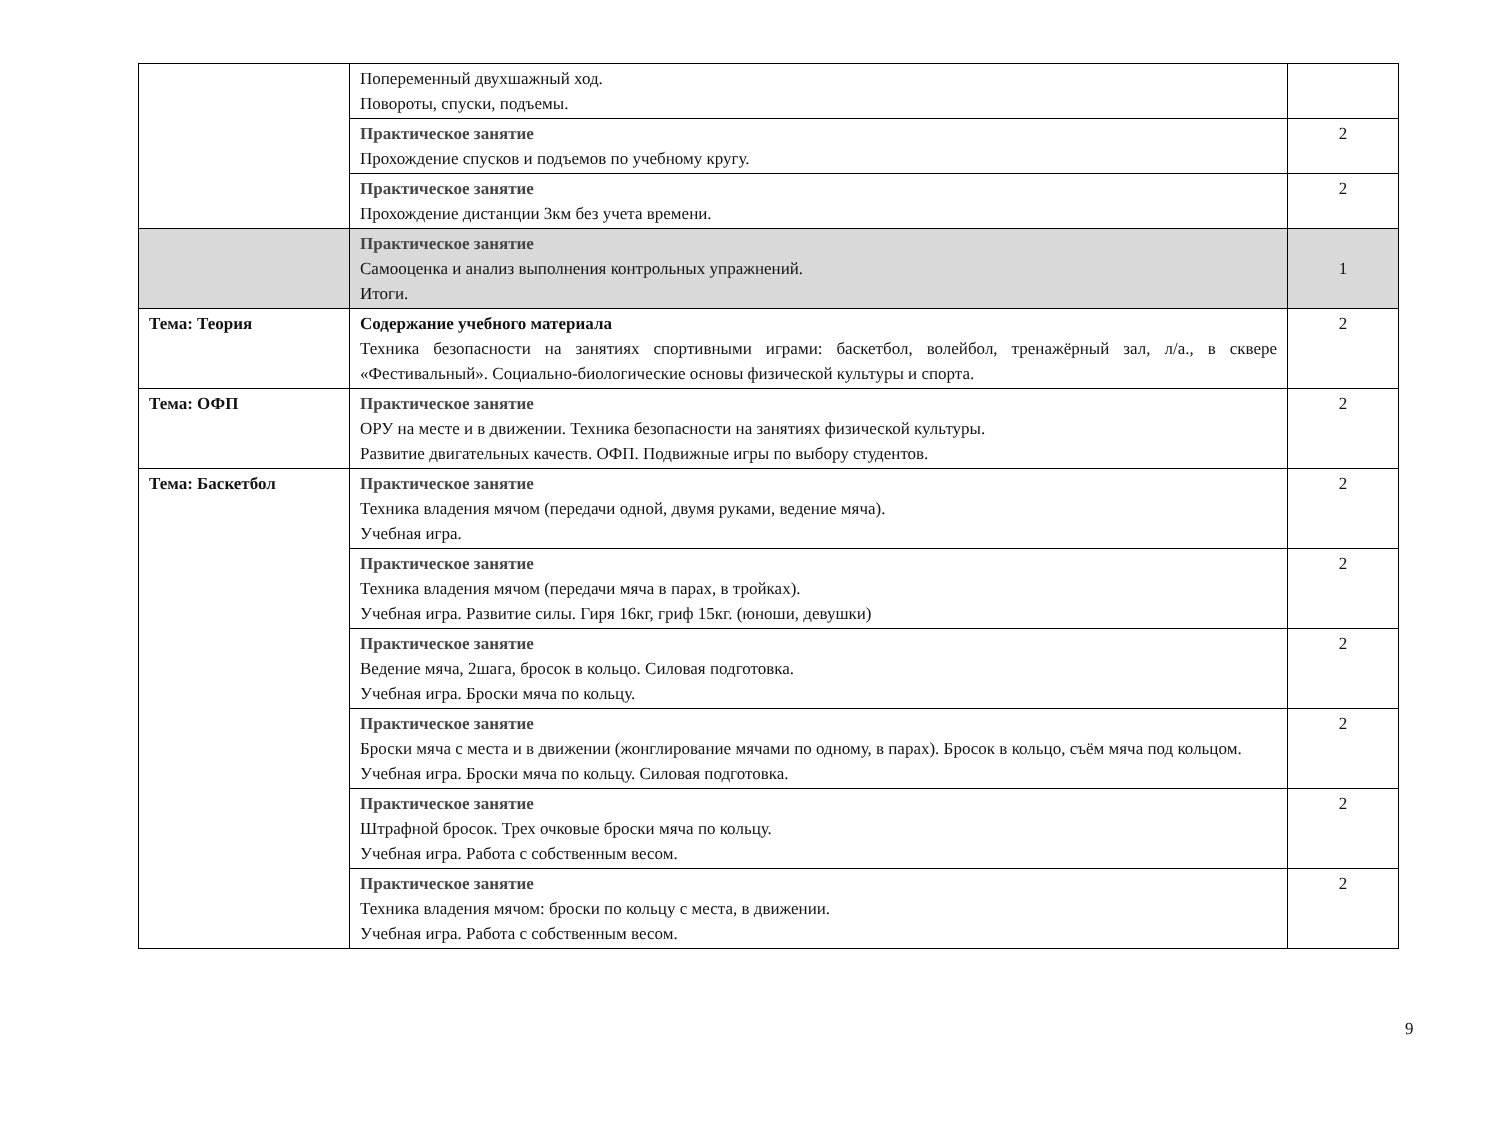| | Попеременный двухшажный ход. Повороты, спуски, подъемы. | |
| | Практическое занятие Прохождение спусков и подъемов по учебному кругу. | 2 |
| | Практическое занятие Прохождение дистанции 3км без учета времени. | 2 |
| | Практическое занятие Самооценка и анализ выполнения контрольных упражнений. Итоги. | 1 |
| Тема: Теория | Содержание учебного материала Техника безопасности на занятиях спортивными играми: баскетбол, волейбол, тренажёрный зал, л/а., в сквере «Фестивальный». Социально-биологические основы физической культуры и спорта. | 2 |
| Тема: ОФП | Практическое занятие ОРУ на месте и в движении. Техника безопасности на занятиях физической культуры. Развитие двигательных качеств. ОФП. Подвижные игры по выбору студентов. | 2 |
| Тема: Баскетбол | Практическое занятие Техника владения мячом (передачи одной, двумя руками, ведение мяча). Учебная игра. | 2 |
| | Практическое занятие Техника владения мячом (передачи мяча в парах, в тройках). Учебная игра. Развитие силы. Гиря 16кг, гриф 15кг. (юноши, девушки) | 2 |
| | Практическое занятие Ведение мяча, 2шага, бросок в кольцо. Силовая подготовка. Учебная игра. Броски мяча по кольцу. | 2 |
| | Практическое занятие Броски мяча с места и в движении (жонглирование мячами по одному, в парах). Бросок в кольцо, съём мяча под кольцом. Учебная игра. Броски мяча по кольцу. Силовая подготовка. | 2 |
| | Практическое занятие Штрафной бросок. Трех очковые броски мяча по кольцу. Учебная игра. Работа с собственным весом. | 2 |
| | Практическое занятие Техника владения мячом: броски по кольцу с места, в движении. Учебная игра. Работа с собственным весом. | 2 |
9